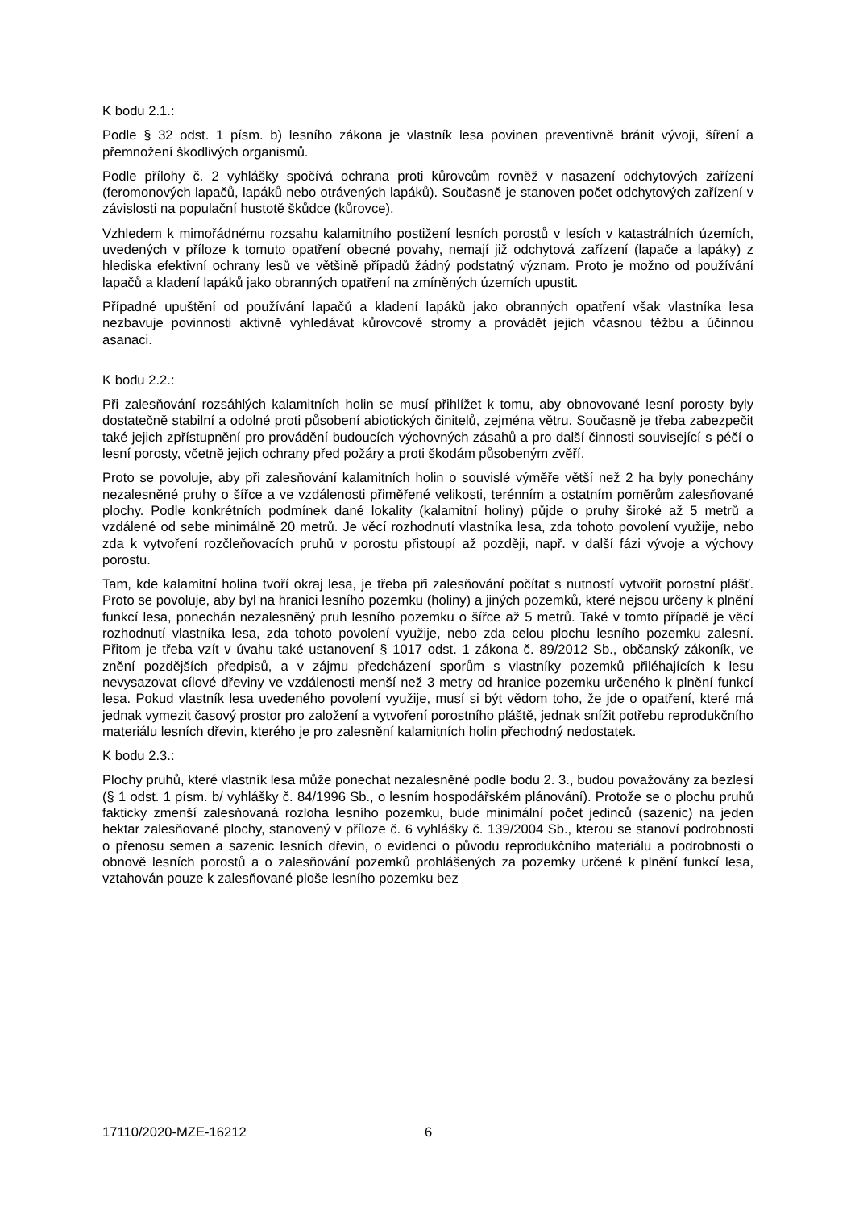K bodu 2.1.:
Podle § 32 odst. 1 písm. b) lesního zákona je vlastník lesa povinen preventivně bránit vývoji, šíření a přemnožení škodlivých organismů.
Podle přílohy č. 2 vyhlášky spočívá ochrana proti kůrovcům rovněž v nasazení odchytových zařízení (feromonových lapačů, lapáků nebo otrávených lapáků). Současně je stanoven počet odchytových zařízení v závislosti na populační hustotě škůdce (kůrovce).
Vzhledem k mimořádnému rozsahu kalamitního postižení lesních porostů v lesích v katastrálních územích, uvedených v příloze k tomuto opatření obecné povahy, nemají již odchytová zařízení (lapače a lapáky) z hlediska efektivní ochrany lesů ve většině případů žádný podstatný význam. Proto je možno od používání lapačů a kladení lapáků jako obranných opatření na zmíněných územích upustit.
Případné upuštění od používání lapačů a kladení lapáků jako obranných opatření však vlastníka lesa nezbavuje povinnosti aktivně vyhledávat kůrovcové stromy a provádět jejich včasnou těžbu a účinnou asanaci.
K bodu 2.2.:
Při zalesňování rozsáhlých kalamitních holin se musí přihlížet k tomu, aby obnovované lesní porosty byly dostatečně stabilní a odolné proti působení abiotických činitelů, zejména větru. Současně je třeba zabezpečit také jejich zpřístupnění pro provádění budoucích výchovných zásahů a pro další činnosti související s péčí o lesní porosty, včetně jejich ochrany před požáry a proti škodám působeným zvěří.
Proto se povoluje, aby při zalesňování kalamitních holin o souvislé výměře větší než 2 ha byly ponechány nezalesněné pruhy o šířce a ve vzdálenosti přiměřené velikosti, terénním a ostatním poměrům zalesňované plochy. Podle konkrétních podmínek dané lokality (kalamitní holiny) půjde o pruhy široké až 5 metrů a vzdálené od sebe minimálně 20 metrů. Je věcí rozhodnutí vlastníka lesa, zda tohoto povolení využije, nebo zda k vytvoření rozčleňovacích pruhů v porostu přistoupí až později, např. v další fázi vývoje a výchovy porostu.
Tam, kde kalamitní holina tvoří okraj lesa, je třeba při zalesňování počítat s nutností vytvořit porostní plášť. Proto se povoluje, aby byl na hranici lesního pozemku (holiny) a jiných pozemků, které nejsou určeny k plnění funkcí lesa, ponechán nezalesněný pruh lesního pozemku o šířce až 5 metrů. Také v tomto případě je věcí rozhodnutí vlastníka lesa, zda tohoto povolení využije, nebo zda celou plochu lesního pozemku zalesní. Přitom je třeba vzít v úvahu také ustanovení § 1017 odst. 1 zákona č. 89/2012 Sb., občanský zákoník, ve znění pozdějších předpisů, a v zájmu předcházení sporům s vlastníky pozemků přiléhajících k lesu nevysazovat cílové dřeviny ve vzdálenosti menší než 3 metry od hranice pozemku určeného k plnění funkcí lesa. Pokud vlastník lesa uvedeného povolení využije, musí si být vědom toho, že jde o opatření, které má jednak vymezit časový prostor pro založení a vytvoření porostního pláště, jednak snížit potřebu reprodukčního materiálu lesních dřevin, kterého je pro zalesnění kalamitních holin přechodný nedostatek.
K bodu 2.3.:
Plochy pruhů, které vlastník lesa může ponechat nezalesněné podle bodu 2. 3., budou považovány za bezlesí (§ 1 odst. 1 písm. b/ vyhlášky č. 84/1996 Sb., o lesním hospodářském plánování). Protože se o plochu pruhů fakticky zmenší zalesňovaná rozloha lesního pozemku, bude minimální počet jedinců (sazenic) na jeden hektar zalesňované plochy, stanovený v příloze č. 6 vyhlášky č. 139/2004 Sb., kterou se stanoví podrobnosti o přenosu semen a sazenic lesních dřevin, o evidenci o původu reprodukčního materiálu a podrobnosti o obnově lesních porostů a o zalesňování pozemků prohlášených za pozemky určené k plnění funkcí lesa, vztahován pouze k zalesňované ploše lesního pozemku bez
17110/2020-MZE-16212 6